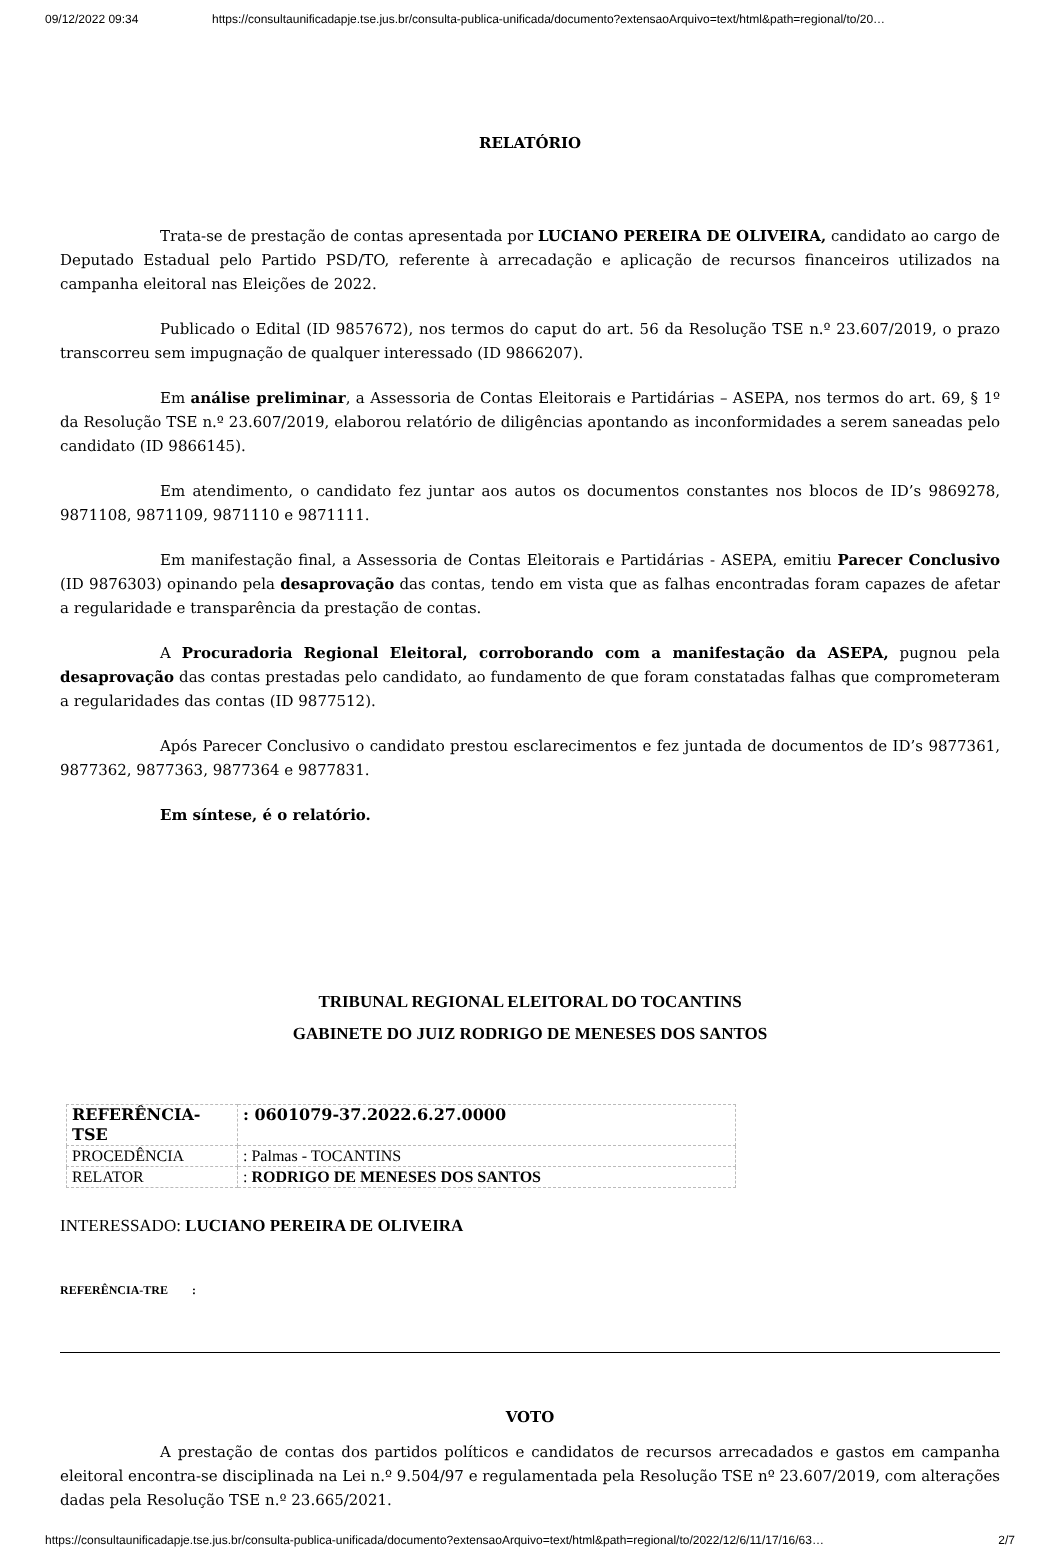09/12/2022 09:34 https://consultaunificadapje.tse.jus.br/consulta-publica-unificada/documento?extensaoArquivo=text/html&path=regional/to/20…
RELATÓRIO
Trata-se de prestação de contas apresentada por LUCIANO PEREIRA DE OLIVEIRA, candidato ao cargo de Deputado Estadual pelo Partido PSD/TO, referente à arrecadação e aplicação de recursos financeiros utilizados na campanha eleitoral nas Eleições de 2022.
Publicado o Edital (ID 9857672), nos termos do caput do art. 56 da Resolução TSE n.º 23.607/2019, o prazo transcorreu sem impugnação de qualquer interessado (ID 9866207).
Em análise preliminar, a Assessoria de Contas Eleitorais e Partidárias – ASEPA, nos termos do art. 69, § 1º da Resolução TSE n.º 23.607/2019, elaborou relatório de diligências apontando as inconformidades a serem saneadas pelo candidato (ID 9866145).
Em atendimento, o candidato fez juntar aos autos os documentos constantes nos blocos de ID’s 9869278, 9871108, 9871109, 9871110 e 9871111.
Em manifestação final, a Assessoria de Contas Eleitorais e Partidárias - ASEPA, emitiu Parecer Conclusivo (ID 9876303) opinando pela desaprovação das contas, tendo em vista que as falhas encontradas foram capazes de afetar a regularidade e transparência da prestação de contas.
A Procuradoria Regional Eleitoral, corroborando com a manifestação da ASEPA, pugnou pela desaprovação das contas prestadas pelo candidato, ao fundamento de que foram constatadas falhas que comprometeram a regularidades das contas (ID 9877512).
Após Parecer Conclusivo o candidato prestou esclarecimentos e fez juntada de documentos de ID’s 9877361, 9877362, 9877363, 9877364 e 9877831.
Em síntese, é o relatório.
TRIBUNAL REGIONAL ELEITORAL DO TOCANTINS
GABINETE DO JUIZ RODRIGO DE MENESES DOS SANTOS
| REFERÊNCIA-TSE | : 0601079-37.2022.6.27.0000 |
| PROCEDÊNCIA | : Palmas - TOCANTINS |
| RELATOR | : RODRIGO DE MENESES DOS SANTOS |
INTERESSADO: LUCIANO PEREIRA DE OLIVEIRA
REFERÊNCIA-TRE :
VOTO
A prestação de contas dos partidos políticos e candidatos de recursos arrecadados e gastos em campanha eleitoral encontra-se disciplinada na Lei n.º 9.504/97 e regulamentada pela Resolução TSE nº 23.607/2019, com alterações dadas pela Resolução TSE n.º 23.665/2021.
https://consultaunificadapje.tse.jus.br/consulta-publica-unificada/documento?extensaoArquivo=text/html&path=regional/to/2022/12/6/11/17/16/63… 2/7